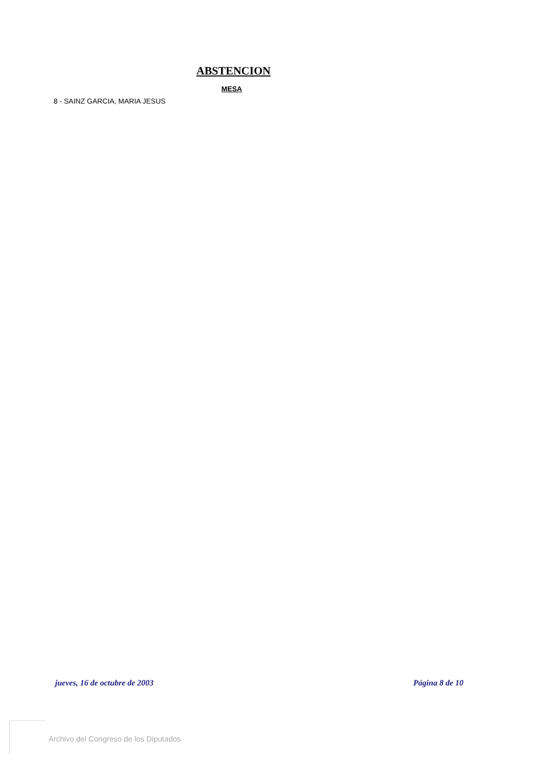ABSTENCION
MESA
8 - SAINZ GARCIA, MARIA JESUS
jueves, 16 de octubre de 2003 Página 8 de 10
Archivo del Congreso de los Diputados